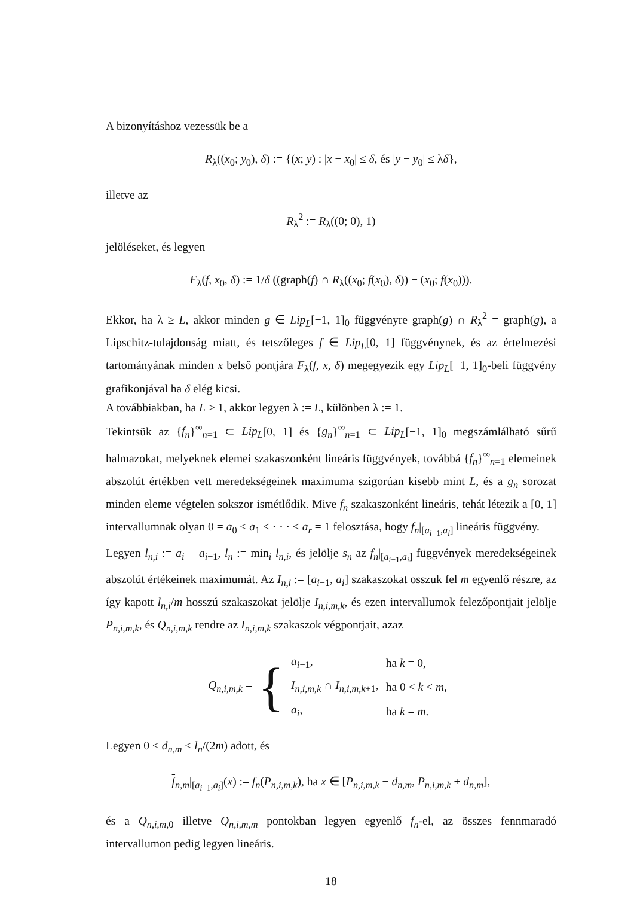A bizonyításhoz vezessük be a
R<sub>λ</sub>((x<sub>0</sub>; y<sub>0</sub>), δ) := {(x; y) : |x − x<sub>0</sub>| ≤ δ, és |y − y<sub>0</sub>| ≤ λδ},
illetve az
R<sub>λ</sub><sup>2</sup> := R<sub>λ</sub>((0; 0), 1)
jelöléseket, és legyen
F<sub>λ</sub>(f, x<sub>0</sub>, δ) := 1/δ ((graph(f) ∩ R<sub>λ</sub>((x<sub>0</sub>; f(x<sub>0</sub>), δ)) − (x<sub>0</sub>; f(x<sub>0</sub>))).
Ekkor, ha λ ≥ L, akkor minden g ∈ Lip<sub>L</sub>[−1, 1]<sub>0</sub> függvényre graph(g) ∩ R<sub>λ</sub><sup>2</sup> = graph(g), a Lipschitz-tulajdonság miatt, és tetszőleges f ∈ Lip<sub>L</sub>[0, 1] függvénynek, és az értelmezési tartományának minden x belső pontjára F<sub>λ</sub>(f, x, δ) megegyezik egy Lip<sub>L</sub>[−1, 1]<sub>0</sub>-beli függvény grafikonjával ha δ elég kicsi.
A továbbiakban, ha L > 1, akkor legyen λ := L, különben λ := 1.
Tekintsük az {f<sub>n</sub>}<sup>∞</sup><sub>n=1</sub> ⊂ Lip<sub>L</sub>[0, 1] és {g<sub>n</sub>}<sup>∞</sup><sub>n=1</sub> ⊂ Lip<sub>L</sub>[−1, 1]<sub>0</sub> megszámlálható sűrű halmazokat, melyeknek elemei szakaszonként lineáris függvények, továbbá {f<sub>n</sub>}<sup>∞</sup><sub>n=1</sub> elemeinek abszolút értékben vett meredekségeinek maximuma szigorúan kisebb mint L, és a g<sub>n</sub> sorozat minden eleme végtelen sokszor ismétlődik. Mive f<sub>n</sub> szakaszonként lineáris, tehát létezik a [0, 1] intervallumnak olyan 0 = a<sub>0</sub> < a<sub>1</sub> < · · · < a<sub>r</sub> = 1 felosztása, hogy f<sub>n</sub>|<sub>[a<sub>i−1</sub>,a<sub>i</sub>]</sub> lineáris függvény.
Legyen l<sub>n,i</sub> := a<sub>i</sub> − a<sub>i−1</sub>, l<sub>n</sub> := min<sub>i</sub> l<sub>n,i</sub>, és jelölje s<sub>n</sub> az f<sub>n</sub>|<sub>[a<sub>i−1</sub>,a<sub>i</sub>]</sub> függvények meredekségeinek abszolút értékeinek maximumát. Az I<sub>n,i</sub> := [a<sub>i−1</sub>, a<sub>i</sub>] szakaszokat osszuk fel m egyenlő részre, az így kapott l<sub>n,i</sub>/m hosszú szakaszokat jelölje I<sub>n,i,m,k</sub>, és ezen intervallumok felezőpontjait jelölje P<sub>n,i,m,k</sub>, és Q<sub>n,i,m,k</sub> rendre az I<sub>n,i,m,k</sub> szakaszok végpontjait, azaz
Q<sub>n,i,m,k</sub> = {
| a<sub>i−1</sub>, | ha k = 0, |
| I<sub>n,i,m,k</sub> ∩ I<sub>n,i,m,k+1</sub>, | ha 0 < k < m , |
| a<sub>i</sub> , | ha k = m . |
Legyen 0 < d<sub>n,m</sub> < l<sub>n</sub>/(2m) adott, és
f<sub>n,m</sub>|<sub>[a<sub>i−1</sub>,a<sub>i</sub>]</sub>(x) := f<sub>n</sub>(P<sub>n,i,m,k</sub>), ha x ∈ [P<sub>n,i,m,k</sub> − d<sub>n,m</sub>, P<sub>n,i,m,k</sub> + d<sub>n,m</sub>],
és a Q<sub>n,i,m,0</sub> illetve Q<sub>n,i,m,m</sub> pontokban legyen egyenlő f<sub>n</sub>-el, az összes fennmaradó intervallumon pedig legyen lineáris.
18